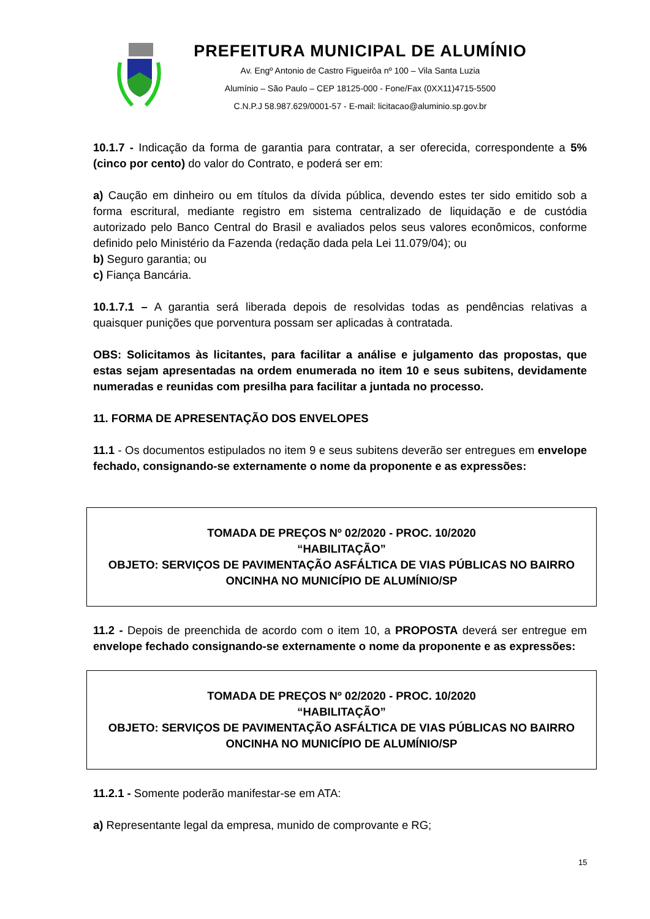PREFEITURA MUNICIPAL DE ALUMÍNIO
Av. Engº Antonio de Castro Figueirôa nº 100 – Vila Santa Luzia
Alumínio – São Paulo – CEP 18125-000 - Fone/Fax (0XX11)4715-5500
C.N.P.J 58.987.629/0001-57 - E-mail: licitacao@aluminio.sp.gov.br
10.1.7 - Indicação da forma de garantia para contratar, a ser oferecida, correspondente a 5% (cinco por cento) do valor do Contrato, e poderá ser em:
a) Caução em dinheiro ou em títulos da dívida pública, devendo estes ter sido emitido sob a forma escritural, mediante registro em sistema centralizado de liquidação e de custódia autorizado pelo Banco Central do Brasil e avaliados pelos seus valores econômicos, conforme definido pelo Ministério da Fazenda (redação dada pela Lei 11.079/04); ou
b) Seguro garantia; ou
c) Fiança Bancária.
10.1.7.1 – A garantia será liberada depois de resolvidas todas as pendências relativas a quaisquer punições que porventura possam ser aplicadas à contratada.
OBS: Solicitamos às licitantes, para facilitar a análise e julgamento das propostas, que estas sejam apresentadas na ordem enumerada no item 10 e seus subitens, devidamente numeradas e reunidas com presilha para facilitar a juntada no processo.
11. FORMA DE APRESENTAÇÃO DOS ENVELOPES
11.1 - Os documentos estipulados no item 9 e seus subitens deverão ser entregues em envelope fechado, consignando-se externamente o nome da proponente e as expressões:
TOMADA DE PREÇOS Nº 02/2020 - PROC. 10/2020
“HABILITAÇÃO”
OBJETO: SERVIÇOS DE PAVIMENTAÇÃO ASFÁLTICA DE VIAS PÚBLICAS NO BAIRRO ONCINHA NO MUNICÍPIO DE ALUMÍNIO/SP
11.2 - Depois de preenchida de acordo com o item 10, a PROPOSTA deverá ser entregue em envelope fechado consignando-se externamente o nome da proponente e as expressões:
TOMADA DE PREÇOS Nº 02/2020 - PROC. 10/2020
“HABILITAÇÃO”
OBJETO: SERVIÇOS DE PAVIMENTAÇÃO ASFÁLTICA DE VIAS PÚBLICAS NO BAIRRO ONCINHA NO MUNICÍPIO DE ALUMÍNIO/SP
11.2.1 - Somente poderão manifestar-se em ATA:
a) Representante legal da empresa, munido de comprovante e RG;
15